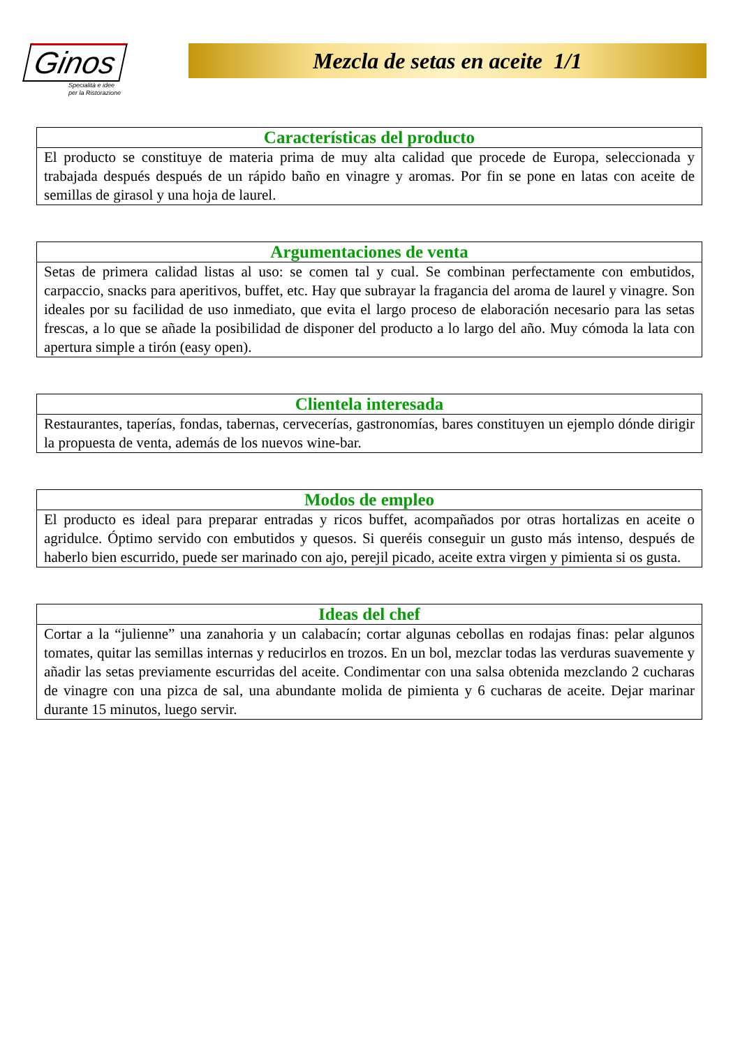Ginos
Specialità e idee
per la Ristorazione
Mezcla de setas en aceite 1/1
| Características del producto |
| --- |
| El producto se constituye de materia prima de muy alta calidad que procede de Europa, seleccionada y trabajada después después de un rápido baño en vinagre y aromas. Por fin se pone en latas con aceite de semillas de girasol y una hoja de laurel. |
| Argumentaciones de venta |
| --- |
| Setas de primera calidad listas al uso: se comen tal y cual. Se combinan perfectamente con embutidos, carpaccio, snacks para aperitivos, buffet, etc. Hay que subrayar la fragancia del aroma de laurel y vinagre. Son ideales por su facilidad de uso inmediato, que evita el largo proceso de elaboración necesario para las setas frescas, a lo que se añade la posibilidad de disponer del producto a lo largo del año. Muy cómoda la lata con apertura simple a tirón (easy open). |
| Clientela interesada |
| --- |
| Restaurantes, taperías, fondas, tabernas, cervecerías, gastronomías, bares constituyen un ejemplo dónde dirigir la propuesta de venta, además de los nuevos wine-bar. |
| Modos de empleo |
| --- |
| El producto es ideal para preparar entradas y ricos buffet, acompañados por otras hortalizas en aceite o agridulce. Óptimo servido con embutidos y quesos. Si queréis conseguir un gusto más intenso, después de haberlo bien escurrido, puede ser marinado con ajo, perejil picado, aceite extra virgen y pimienta si os gusta. |
| Ideas del chef |
| --- |
| Cortar a la “julienne” una zanahoria y un calabacín; cortar algunas cebollas en rodajas finas: pelar algunos tomates, quitar las semillas internas y reducirlos en trozos. En un bol, mezclar todas las verduras suavemente y añadir las setas previamente escurridas del aceite. Condimentar con una salsa obtenida mezclando 2 cucharas de vinagre con una pizca de sal, una abundante molida de pimienta y 6 cucharas de aceite. Dejar marinar durante 15 minutos, luego servir. |